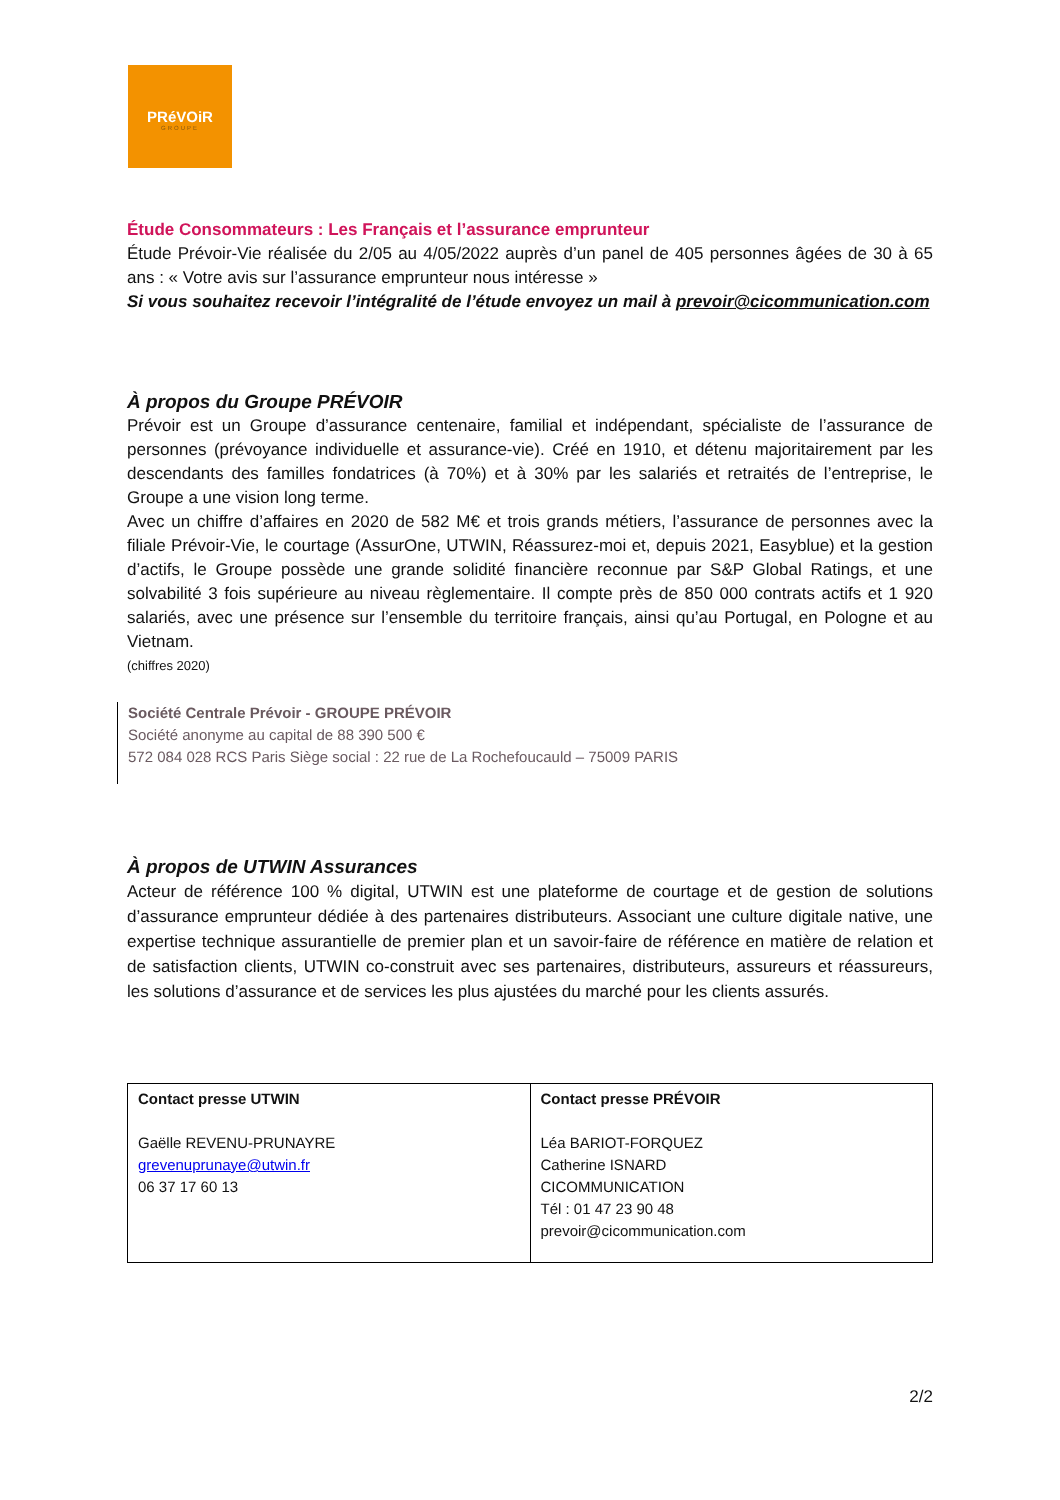PRéVOiR
GROUPE
Étude Consommateurs : Les Français et l’assurance emprunteur
Étude Prévoir-Vie réalisée du 2/05 au 4/05/2022 auprès d’un panel de 405 personnes âgées de 30 à 65 ans : « Votre avis sur l’assurance emprunteur nous intéresse »
Si vous souhaitez recevoir l’intégralité de l’étude envoyez un mail à prevoir@cicommunication.com
À propos du Groupe PRÉVOIR
Prévoir est un Groupe d’assurance centenaire, familial et indépendant, spécialiste de l’assurance de personnes (prévoyance individuelle et assurance-vie). Créé en 1910, et détenu majoritairement par les descendants des familles fondatrices (à 70%) et à 30% par les salariés et retraités de l’entreprise, le Groupe a une vision long terme.
Avec un chiffre d’affaires en 2020 de 582 M€ et trois grands métiers, l’assurance de personnes avec la filiale Prévoir-Vie, le courtage (AssurOne, UTWIN, Réassurez-moi et, depuis 2021, Easyblue) et la gestion d’actifs, le Groupe possède une grande solidité financière reconnue par S&P Global Ratings, et une solvabilité 3 fois supérieure au niveau règlementaire. Il compte près de 850 000 contrats actifs et 1 920 salariés, avec une présence sur l’ensemble du territoire français, ainsi qu’au Portugal, en Pologne et au Vietnam.
(chiffres 2020)
Société Centrale Prévoir - GROUPE PRÉVOIR
Société anonyme au capital de 88 390 500 €
572 084 028 RCS Paris Siège social : 22 rue de La Rochefoucauld – 75009 PARIS
À propos de UTWIN Assurances
Acteur de référence 100 % digital, UTWIN est une plateforme de courtage et de gestion de solutions d’assurance emprunteur dédiée à des partenaires distributeurs. Associant une culture digitale native, une expertise technique assurantielle de premier plan et un savoir-faire de référence en matière de relation et de satisfaction clients, UTWIN co-construit avec ses partenaires, distributeurs, assureurs et réassureurs, les solutions d’assurance et de services les plus ajustées du marché pour les clients assurés.
| Contact presse UTWIN Gaëlle REVENU-PRUNAYRE grevenuprunaye@utwin.fr 06 37 17 60 13 | Contact presse PRÉVOIR Léa BARIOT-FORQUEZ Catherine ISNARD CICOMMUNICATION Tél : 01 47 23 90 48 prevoir@cicommunication.com |
2/2